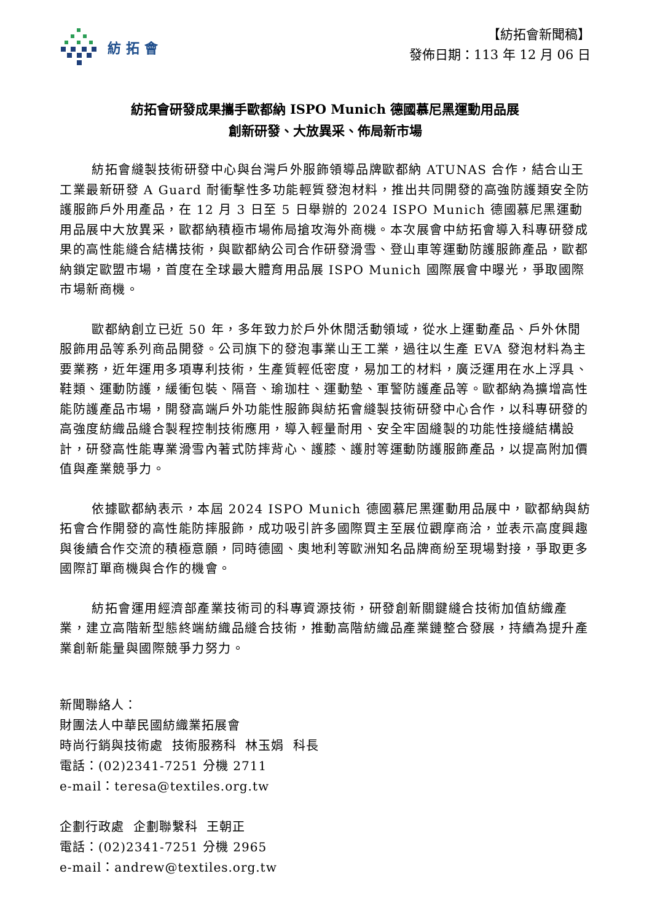紡拓會
【紡拓會新聞稿】
發佈日期：113 年 12 月 06 日
紡拓會研發成果攜手歐都納 ISPO Munich 德國慕尼黑運動用品展
創新研發、大放異采、佈局新市場
紡拓會縫製技術研發中心與台灣戶外服飾領導品牌歐都納 ATUNAS 合作，結合山王工業最新研發 A Guard 耐衝擊性多功能輕質發泡材料，推出共同開發的高強防護類安全防護服飾戶外用產品，在 12 月 3 日至 5 日舉辦的 2024 ISPO Munich 德國慕尼黑運動用品展中大放異采，歐都納積極市場佈局搶攻海外商機。本次展會中紡拓會導入科專研發成果的高性能縫合結構技術，與歐都納公司合作研發滑雪、登山車等運動防護服飾產品，歐都納鎖定歐盟市場，首度在全球最大體育用品展 ISPO Munich 國際展會中曝光，爭取國際市場新商機。
歐都納創立已近 50 年，多年致力於戶外休閒活動領域，從水上運動產品、戶外休閒服飾用品等系列商品開發。公司旗下的發泡事業山王工業，過往以生產 EVA 發泡材料為主要業務，近年運用多項專利技術，生產質輕低密度，易加工的材料，廣泛運用在水上浮具、鞋類、運動防護，緩衝包裝、隔音、瑜珈柱、運動墊、軍警防護產品等。歐都納為擴增高性能防護產品市場，開發高端戶外功能性服飾與紡拓會縫製技術研發中心合作，以科專研發的高強度紡織品縫合製程控制技術應用，導入輕量耐用、安全牢固縫製的功能性接縫結構設計，研發高性能專業滑雪內著式防摔背心、護膝、護肘等運動防護服飾產品，以提高附加價值與產業競爭力。
依據歐都納表示，本屆 2024 ISPO Munich 德國慕尼黑運動用品展中，歐都納與紡拓會合作開發的高性能防摔服飾，成功吸引許多國際買主至展位觀摩商洽，並表示高度興趣與後續合作交流的積極意願，同時德國、奧地利等歐洲知名品牌商紛至現場對接，爭取更多國際訂單商機與合作的機會。
紡拓會運用經濟部產業技術司的科專資源技術，研發創新關鍵縫合技術加值紡織產業，建立高階新型態終端紡織品縫合技術，推動高階紡織品產業鏈整合發展，持續為提升產業創新能量與國際競爭力努力。
新聞聯絡人：
財團法人中華民國紡織業拓展會
時尚行銷與技術處 技術服務科 林玉娟 科長
電話：(02)2341-7251 分機 2711
e-mail：teresa@textiles.org.tw
企劃行政處 企劃聯繫科 王朝正
電話：(02)2341-7251 分機 2965
e-mail：andrew@textiles.org.tw